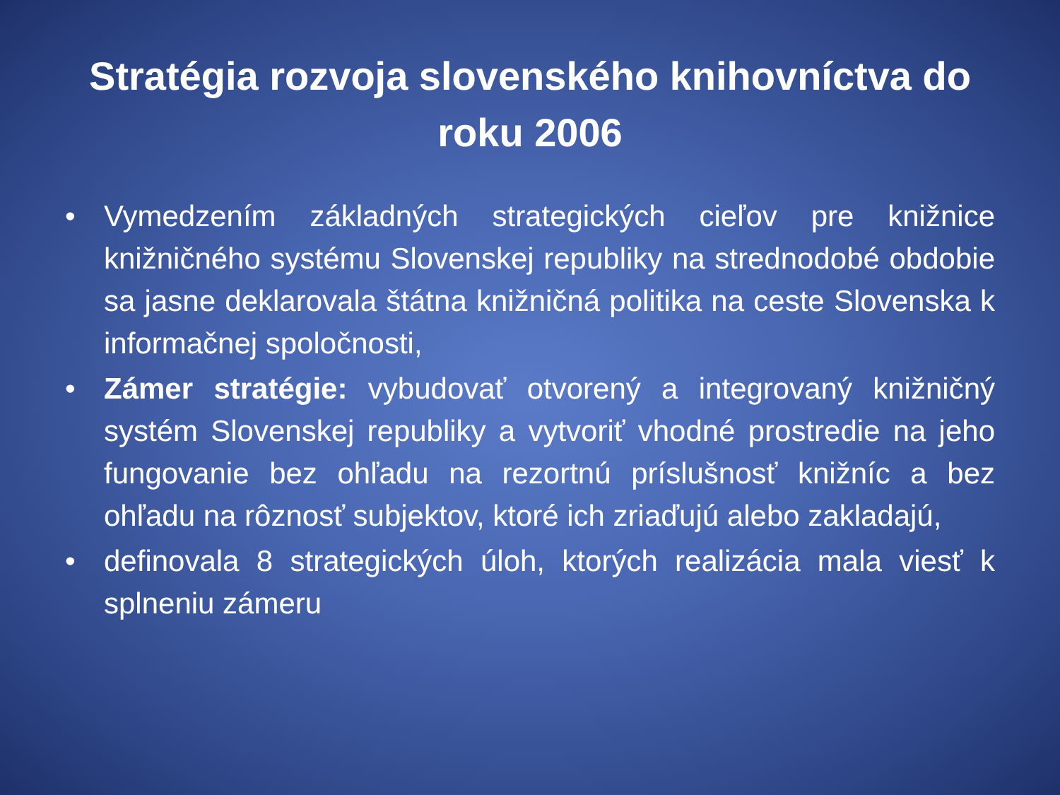Stratégia rozvoja slovenského knihovníctva do roku 2006
• Vymedzením základných strategických cieľov pre knižnice knižničného systému Slovenskej republiky na strednodobé obdobie sa jasne deklarovala štátna knižničná politika na ceste Slovenska k informačnej spoločnosti,
• Zámer stratégie: vybudovať otvorený a integrovaný knižničný systém Slovenskej republiky a vytvoriť vhodné prostredie na jeho fungovanie bez ohľadu na rezortnú príslušnosť knižníc a bez ohľadu na rôznosť subjektov, ktoré ich zriaďujú alebo zakladajú,
• definovala 8 strategických úloh, ktorých realizácia mala viesť k splneniu zámeru